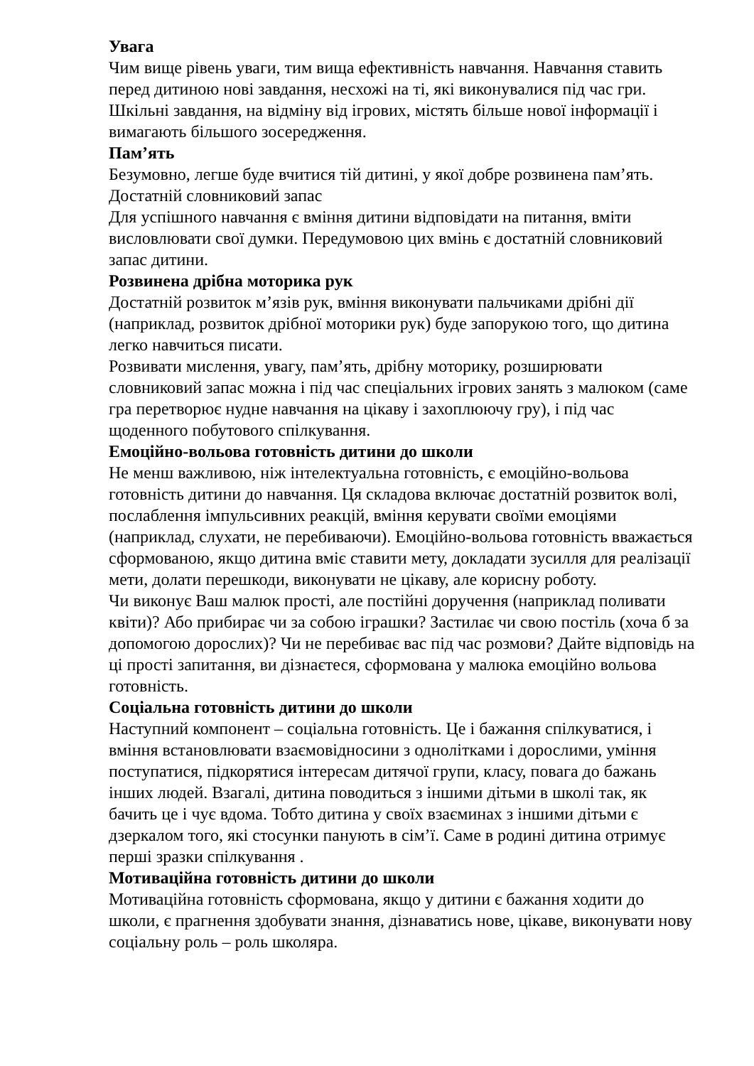Увага
Чим вище рівень уваги, тим вища ефективність навчання. Навчання ставить перед дитиною нові завдання, несхожі на ті, які виконувалися під час гри. Шкільні завдання, на відміну від ігрових, містять більше нової інформації і вимагають більшого зосередження.
Пам’ять
Безумовно, легше буде вчитися тій дитині, у якої добре розвинена пам’ять.
Достатній словниковий запас
Для успішного навчання є вміння дитини відповідати на питання, вміти висловлювати свої думки. Передумовою цих вмінь є достатній словниковий запас дитини.
Розвинена дрібна моторика рук
Достатній розвиток м’язів рук, вміння виконувати пальчиками дрібні дії (наприклад, розвиток дрібної моторики рук) буде запорукою того, що дитина легко навчиться писати.
Розвивати мислення, увагу, пам’ять, дрібну моторику, розширювати словниковий запас можна і під час спеціальних ігрових занять з малюком (саме гра перетворює нудне навчання на цікаву і захоплюючу гру), і під час щоденного побутового спілкування.
Емоційно-вольова готовність дитини до школи
Не менш важливою, ніж інтелектуальна готовність, є емоційно-вольова готовність дитини до навчання. Ця складова включає достатній розвиток волі, послаблення імпульсивних реакцій, вміння керувати своїми емоціями (наприклад, слухати, не перебиваючи). Емоційно-вольова готовність вважається сформованою, якщо дитина вміє ставити мету, докладати зусилля для реалізації мети, долати перешкоди, виконувати не цікаву, але корисну роботу.
Чи виконує Ваш малюк прості, але постійні доручення (наприклад поливати квіти)? Або прибирає чи за собою іграшки? Застилає чи свою постіль (хоча б за допомогою дорослих)? Чи не перебиває вас під час розмови? Дайте відповідь на ці прості запитання, ви дізнаєтеся, сформована у малюка емоційно вольова готовність.
Соціальна готовність дитини до школи
Наступний компонент – соціальна готовність. Це і бажання спілкуватися, і вміння встановлювати взаємовідносини з однолітками і дорослими, уміння поступатися, підкорятися інтересам дитячої групи, класу, повага до бажань інших людей. Взагалі, дитина поводиться з іншими дітьми в школі так, як бачить це і чує вдома. Тобто дитина у своїх взаєминах з іншими дітьми є дзеркалом того, які стосунки панують в сім’ї. Саме в родині дитина отримує перші зразки спілкування .
Мотиваційна готовність дитини до школи
Мотиваційна готовність сформована, якщо у дитини є бажання ходити до школи, є прагнення здобувати знання, дізнаватись нове, цікаве, виконувати нову соціальну роль – роль школяра.